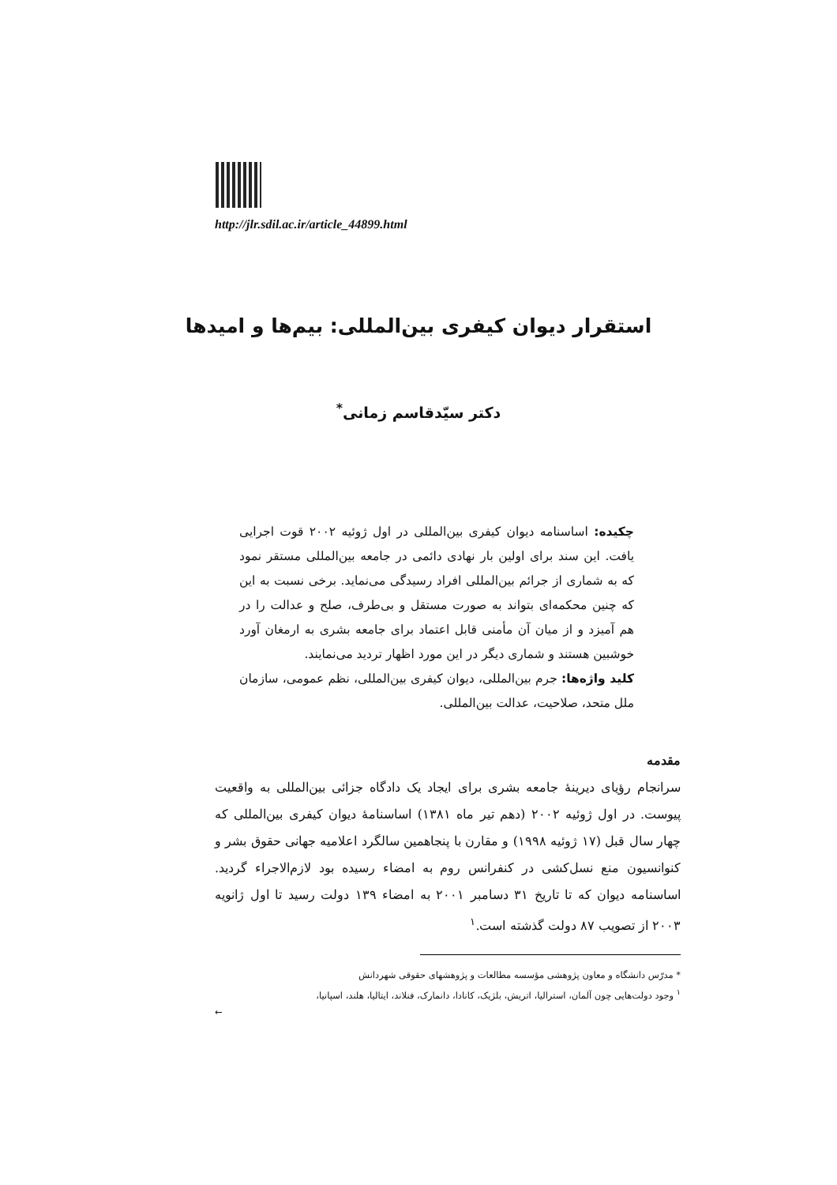http://jlr.sdil.ac.ir/article_44899.html
استقرار دیوان کیفری بین‌المللی: بیم‌ها و امیدها
دکتر سیّدقاسم زمانی<sup>*</sup>
چکیده: اساسنامه دیوان کیفری بین‌المللی در اول ژوئیه ۲۰۰۲ قوت اجرایی یافت. این سند برای اولین بار نهادی دائمی در جامعه بین‌المللی مستقر نمود که به شماری از جرائم بین‌المللی افراد رسیدگی می‌نماید. برخی نسبت به این که چنین محکمه‌ای بتواند به صورت مستقل و بی‌طرف، صلح و عدالت را در هم آمیزد و از میان آن مأمنی قابل اعتماد برای جامعه بشری به ارمغان آورد خوشبین هستند و شماری دیگر در این مورد اظهار تردید می‌نمایند.
کلید واژه‌ها: جرم بین‌المللی، دیوان کیفری بین‌المللی، نظم عمومی، سازمان ملل متحد، صلاحیت، عدالت بین‌المللی.
مقدمه
سرانجام رؤیای دیرینهٔ جامعه بشری برای ایجاد یک دادگاه جزائی بین‌المللی به واقعیت پیوست. در اول ژوئیه ۲۰۰۲ (دهم تیر ماه ۱۳۸۱) اساسنامهٔ دیوان کیفری بین‌المللی که چهار سال قبل (۱۷ ژوئیه ۱۹۹۸) و مقارن با پنجاهمین سالگرد اعلامیه جهانی حقوق بشر و کنوانسیون منع نسل‌کشی در کنفرانس روم به امضاء رسیده بود لازم‌الاجراء گردید. اساسنامه دیوان که تا تاریخ ۳۱ دسامبر ۲۰۰۱ به امضاء ۱۳۹ دولت رسید تا اول ژانویه ۲۰۰۳ از تصویب ۸۷ دولت گذشته است.<sup>۱</sup>
* مدرّس دانشگاه و معاون پژوهشی مؤسسه مطالعات و پژوهشهای حقوقی شهردانش
<sup>۱</sup> وجود دولت‌هایی چون آلمان، استرالیا، اتریش، بلژیک، کانادا، دانمارک، فنلاند، ایتالیا، هلند، اسپانیا،
←